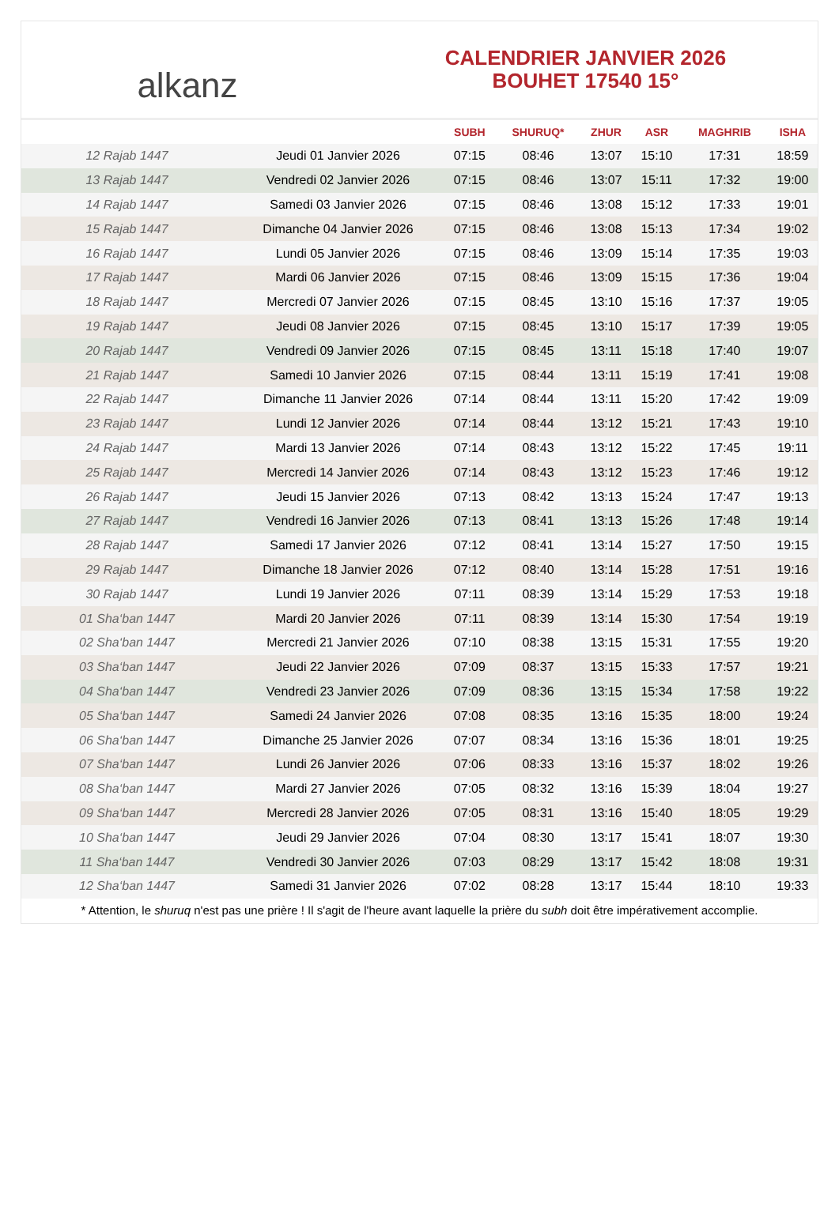alkanz
CALENDRIER JANVIER 2026
BOUHET 17540 15°
| | | SUBH | SHURUQ* | ZHUR | ASR | MAGHRIB | ISHA |
| --- | --- | --- | --- | --- | --- | --- | --- |
| 12 Rajab 1447 | Jeudi 01 Janvier 2026 | 07:15 | 08:46 | 13:07 | 15:10 | 17:31 | 18:59 |
| 13 Rajab 1447 | Vendredi 02 Janvier 2026 | 07:15 | 08:46 | 13:07 | 15:11 | 17:32 | 19:00 |
| 14 Rajab 1447 | Samedi 03 Janvier 2026 | 07:15 | 08:46 | 13:08 | 15:12 | 17:33 | 19:01 |
| 15 Rajab 1447 | Dimanche 04 Janvier 2026 | 07:15 | 08:46 | 13:08 | 15:13 | 17:34 | 19:02 |
| 16 Rajab 1447 | Lundi 05 Janvier 2026 | 07:15 | 08:46 | 13:09 | 15:14 | 17:35 | 19:03 |
| 17 Rajab 1447 | Mardi 06 Janvier 2026 | 07:15 | 08:46 | 13:09 | 15:15 | 17:36 | 19:04 |
| 18 Rajab 1447 | Mercredi 07 Janvier 2026 | 07:15 | 08:45 | 13:10 | 15:16 | 17:37 | 19:05 |
| 19 Rajab 1447 | Jeudi 08 Janvier 2026 | 07:15 | 08:45 | 13:10 | 15:17 | 17:39 | 19:05 |
| 20 Rajab 1447 | Vendredi 09 Janvier 2026 | 07:15 | 08:45 | 13:11 | 15:18 | 17:40 | 19:07 |
| 21 Rajab 1447 | Samedi 10 Janvier 2026 | 07:15 | 08:44 | 13:11 | 15:19 | 17:41 | 19:08 |
| 22 Rajab 1447 | Dimanche 11 Janvier 2026 | 07:14 | 08:44 | 13:11 | 15:20 | 17:42 | 19:09 |
| 23 Rajab 1447 | Lundi 12 Janvier 2026 | 07:14 | 08:44 | 13:12 | 15:21 | 17:43 | 19:10 |
| 24 Rajab 1447 | Mardi 13 Janvier 2026 | 07:14 | 08:43 | 13:12 | 15:22 | 17:45 | 19:11 |
| 25 Rajab 1447 | Mercredi 14 Janvier 2026 | 07:14 | 08:43 | 13:12 | 15:23 | 17:46 | 19:12 |
| 26 Rajab 1447 | Jeudi 15 Janvier 2026 | 07:13 | 08:42 | 13:13 | 15:24 | 17:47 | 19:13 |
| 27 Rajab 1447 | Vendredi 16 Janvier 2026 | 07:13 | 08:41 | 13:13 | 15:26 | 17:48 | 19:14 |
| 28 Rajab 1447 | Samedi 17 Janvier 2026 | 07:12 | 08:41 | 13:14 | 15:27 | 17:50 | 19:15 |
| 29 Rajab 1447 | Dimanche 18 Janvier 2026 | 07:12 | 08:40 | 13:14 | 15:28 | 17:51 | 19:16 |
| 30 Rajab 1447 | Lundi 19 Janvier 2026 | 07:11 | 08:39 | 13:14 | 15:29 | 17:53 | 19:18 |
| 01 Sha‘ban 1447 | Mardi 20 Janvier 2026 | 07:11 | 08:39 | 13:14 | 15:30 | 17:54 | 19:19 |
| 02 Sha‘ban 1447 | Mercredi 21 Janvier 2026 | 07:10 | 08:38 | 13:15 | 15:31 | 17:55 | 19:20 |
| 03 Sha‘ban 1447 | Jeudi 22 Janvier 2026 | 07:09 | 08:37 | 13:15 | 15:33 | 17:57 | 19:21 |
| 04 Sha‘ban 1447 | Vendredi 23 Janvier 2026 | 07:09 | 08:36 | 13:15 | 15:34 | 17:58 | 19:22 |
| 05 Sha‘ban 1447 | Samedi 24 Janvier 2026 | 07:08 | 08:35 | 13:16 | 15:35 | 18:00 | 19:24 |
| 06 Sha‘ban 1447 | Dimanche 25 Janvier 2026 | 07:07 | 08:34 | 13:16 | 15:36 | 18:01 | 19:25 |
| 07 Sha‘ban 1447 | Lundi 26 Janvier 2026 | 07:06 | 08:33 | 13:16 | 15:37 | 18:02 | 19:26 |
| 08 Sha‘ban 1447 | Mardi 27 Janvier 2026 | 07:05 | 08:32 | 13:16 | 15:39 | 18:04 | 19:27 |
| 09 Sha‘ban 1447 | Mercredi 28 Janvier 2026 | 07:05 | 08:31 | 13:16 | 15:40 | 18:05 | 19:29 |
| 10 Sha‘ban 1447 | Jeudi 29 Janvier 2026 | 07:04 | 08:30 | 13:17 | 15:41 | 18:07 | 19:30 |
| 11 Sha‘ban 1447 | Vendredi 30 Janvier 2026 | 07:03 | 08:29 | 13:17 | 15:42 | 18:08 | 19:31 |
| 12 Sha‘ban 1447 | Samedi 31 Janvier 2026 | 07:02 | 08:28 | 13:17 | 15:44 | 18:10 | 19:33 |
* Attention, le shuruq n'est pas une prière ! Il s'agit de l'heure avant laquelle la prière du subh doit être impérativement accomplie.